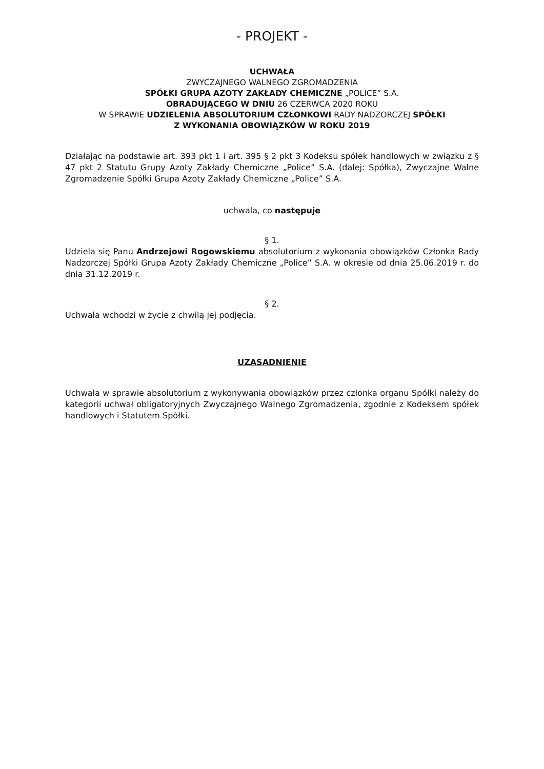- PROJEKT -
UCHWAŁA
ZWYCZAJNEGO WALNEGO ZGROMADZENIA
SPÓŁKI GRUPA AZOTY ZAKŁADY CHEMICZNE „POLICE” S.A.
OBRADUJĄCEGO W DNIU 26 CZERWCA 2020 ROKU
W SPRAWIE UDZIELENIA ABSOLUTORIUM CZŁONKOWI RADY NADZORCZEJ SPÓŁKI
Z WYKONANIA OBOWIĄZKÓW W ROKU 2019
Działając na podstawie art. 393 pkt 1 i art. 395 § 2 pkt 3 Kodeksu spółek handlowych w związku z § 47 pkt 2 Statutu Grupy Azoty Zakłady Chemiczne „Police” S.A. (dalej: Spółka), Zwyczajne Walne Zgromadzenie Spółki Grupa Azoty Zakłady Chemiczne „Police” S.A.
uchwala, co następuje
§ 1.
Udziela się Panu Andrzejowi Rogowskiemu absolutorium z wykonania obowiązków Członka Rady Nadzorczej Spółki Grupa Azoty Zakłady Chemiczne „Police” S.A. w okresie od dnia 25.06.2019 r. do dnia 31.12.2019 r.
§ 2.
Uchwała wchodzi w życie z chwilą jej podjęcia.
UZASADNIENIE
Uchwała w sprawie absolutorium z wykonywania obowiązków przez członka organu Spółki należy do kategorii uchwał obligatoryjnych Zwyczajnego Walnego Zgromadzenia, zgodnie z Kodeksem spółek handlowych i Statutem Spółki.